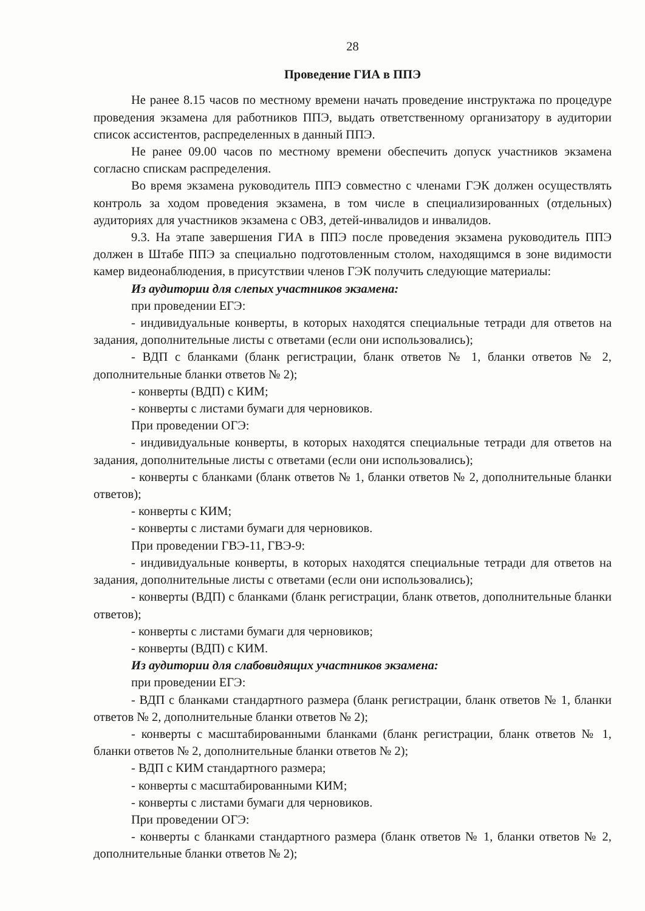28
Проведение ГИА в ППЭ
Не ранее 8.15 часов по местному времени начать проведение инструктажа по процедуре проведения экзамена для работников ППЭ, выдать ответственному организатору в аудитории список ассистентов, распределенных в данный ППЭ.
Не ранее 09.00 часов по местному времени обеспечить допуск участников экзамена согласно спискам распределения.
Во время экзамена руководитель ППЭ совместно с членами ГЭК должен осуществлять контроль за ходом проведения экзамена, в том числе в специализированных (отдельных) аудиториях для участников экзамена с ОВЗ, детей-инвалидов и инвалидов.
9.3. На этапе завершения ГИА в ППЭ после проведения экзамена руководитель ППЭ должен в Штабе ППЭ за специально подготовленным столом, находящимся в зоне видимости камер видеонаблюдения, в присутствии членов ГЭК получить следующие материалы:
Из аудитории для слепых участников экзамена:
при проведении ЕГЭ:
- индивидуальные конверты, в которых находятся специальные тетради для ответов на задания, дополнительные листы с ответами (если они использовались);
- ВДП с бланками (бланк регистрации, бланк ответов № 1, бланки ответов № 2, дополнительные бланки ответов № 2);
- конверты (ВДП) с КИМ;
- конверты с листами бумаги для черновиков.
При проведении ОГЭ:
- индивидуальные конверты, в которых находятся специальные тетради для ответов на задания, дополнительные листы с ответами (если они использовались);
- конверты с бланками (бланк ответов № 1, бланки ответов № 2, дополнительные бланки ответов);
- конверты с КИМ;
- конверты с листами бумаги для черновиков.
При проведении ГВЭ-11, ГВЭ-9:
- индивидуальные конверты, в которых находятся специальные тетради для ответов на задания, дополнительные листы с ответами (если они использовались);
- конверты (ВДП) с бланками (бланк регистрации, бланк ответов, дополнительные бланки ответов);
- конверты с листами бумаги для черновиков;
- конверты (ВДП) с КИМ.
Из аудитории для слабовидящих участников экзамена:
при проведении ЕГЭ:
- ВДП с бланками стандартного размера (бланк регистрации, бланк ответов № 1, бланки ответов № 2, дополнительные бланки ответов № 2);
- конверты с масштабированными бланками (бланк регистрации, бланк ответов № 1, бланки ответов № 2, дополнительные бланки ответов № 2);
- ВДП с КИМ стандартного размера;
- конверты с масштабированными КИМ;
- конверты с листами бумаги для черновиков.
При проведении ОГЭ:
- конверты с бланками стандартного размера (бланк ответов № 1, бланки ответов № 2, дополнительные бланки ответов № 2);